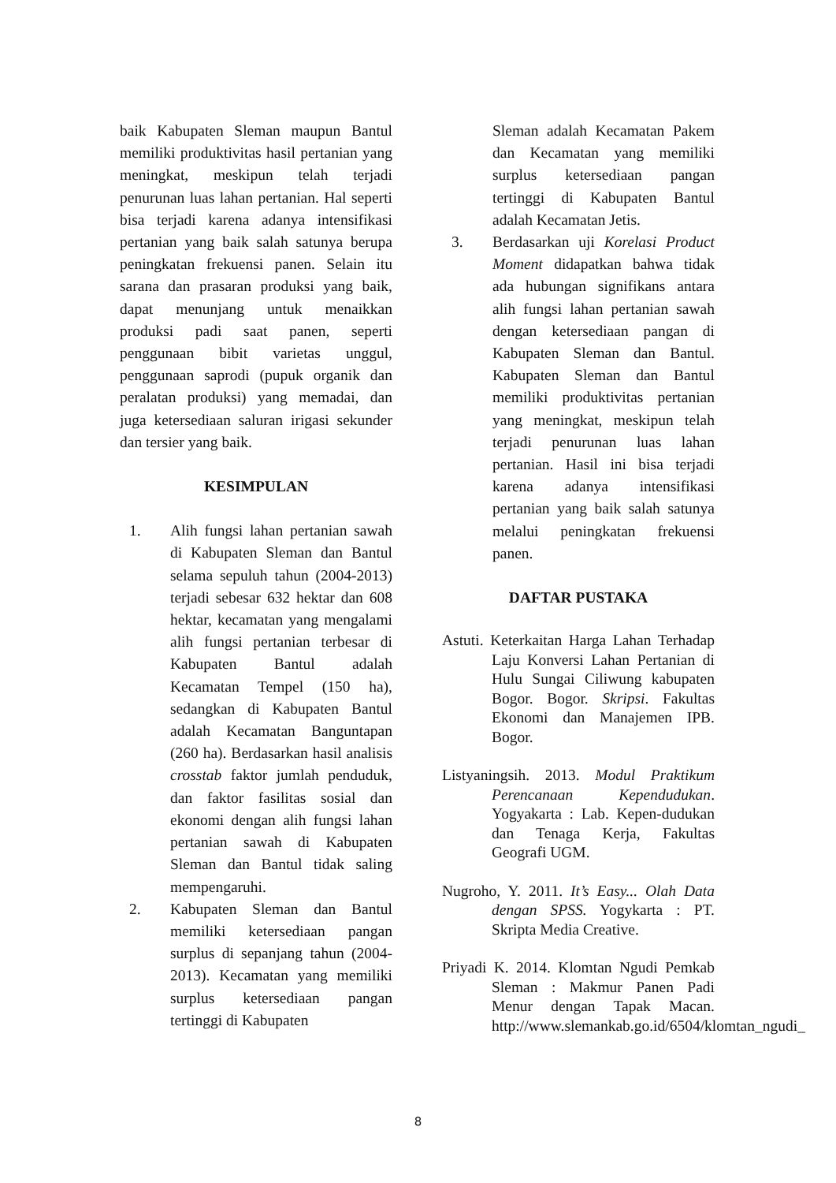baik Kabupaten Sleman maupun Bantul memiliki produktivitas hasil pertanian yang meningkat, meskipun telah terjadi penurunan luas lahan pertanian. Hal seperti bisa terjadi karena adanya intensifikasi pertanian yang baik salah satunya berupa peningkatan frekuensi panen. Selain itu sarana dan prasaran produksi yang baik, dapat menunjang untuk menaikkan produksi padi saat panen, seperti penggunaan bibit varietas unggul, penggunaan saprodi (pupuk organik dan peralatan produksi) yang memadai, dan juga ketersediaan saluran irigasi sekunder dan tersier yang baik.
KESIMPULAN
1. Alih fungsi lahan pertanian sawah di Kabupaten Sleman dan Bantul selama sepuluh tahun (2004-2013) terjadi sebesar 632 hektar dan 608 hektar, kecamatan yang mengalami alih fungsi pertanian terbesar di Kabupaten Bantul adalah Kecamatan Tempel (150 ha), sedangkan di Kabupaten Bantul adalah Kecamatan Banguntapan (260 ha). Berdasarkan hasil analisis crosstab faktor jumlah penduduk, dan faktor fasilitas sosial dan ekonomi dengan alih fungsi lahan pertanian sawah di Kabupaten Sleman dan Bantul tidak saling mempengaruhi.
2. Kabupaten Sleman dan Bantul memiliki ketersediaan pangan surplus di sepanjang tahun (2004-2013). Kecamatan yang memiliki surplus ketersediaan pangan tertinggi di Kabupaten
Sleman adalah Kecamatan Pakem dan Kecamatan yang memiliki surplus ketersediaan pangan tertinggi di Kabupaten Bantul adalah Kecamatan Jetis.
3. Berdasarkan uji Korelasi Product Moment didapatkan bahwa tidak ada hubungan signifikans antara alih fungsi lahan pertanian sawah dengan ketersediaan pangan di Kabupaten Sleman dan Bantul. Kabupaten Sleman dan Bantul memiliki produktivitas pertanian yang meningkat, meskipun telah terjadi penurunan luas lahan pertanian. Hasil ini bisa terjadi karena adanya intensifikasi pertanian yang baik salah satunya melalui peningkatan frekuensi panen.
DAFTAR PUSTAKA
Astuti. Keterkaitan Harga Lahan Terhadap Laju Konversi Lahan Pertanian di Hulu Sungai Ciliwung kabupaten Bogor. Bogor. Skripsi. Fakultas Ekonomi dan Manajemen IPB. Bogor.
Listyaningsih. 2013. Modul Praktikum Perencanaan Kependudukan. Yogyakarta : Lab. Kepen-dudukan dan Tenaga Kerja, Fakultas Geografi UGM.
Nugroho, Y. 2011. It’s Easy... Olah Data dengan SPSS. Yogykarta : PT. Skripta Media Creative.
Priyadi K. 2014. Klomtan Ngudi Pemkab Sleman : Makmur Panen Padi Menur dengan Tapak Macan. http://www.slemankab.go.id/6504/klomtan_ngudi_
8